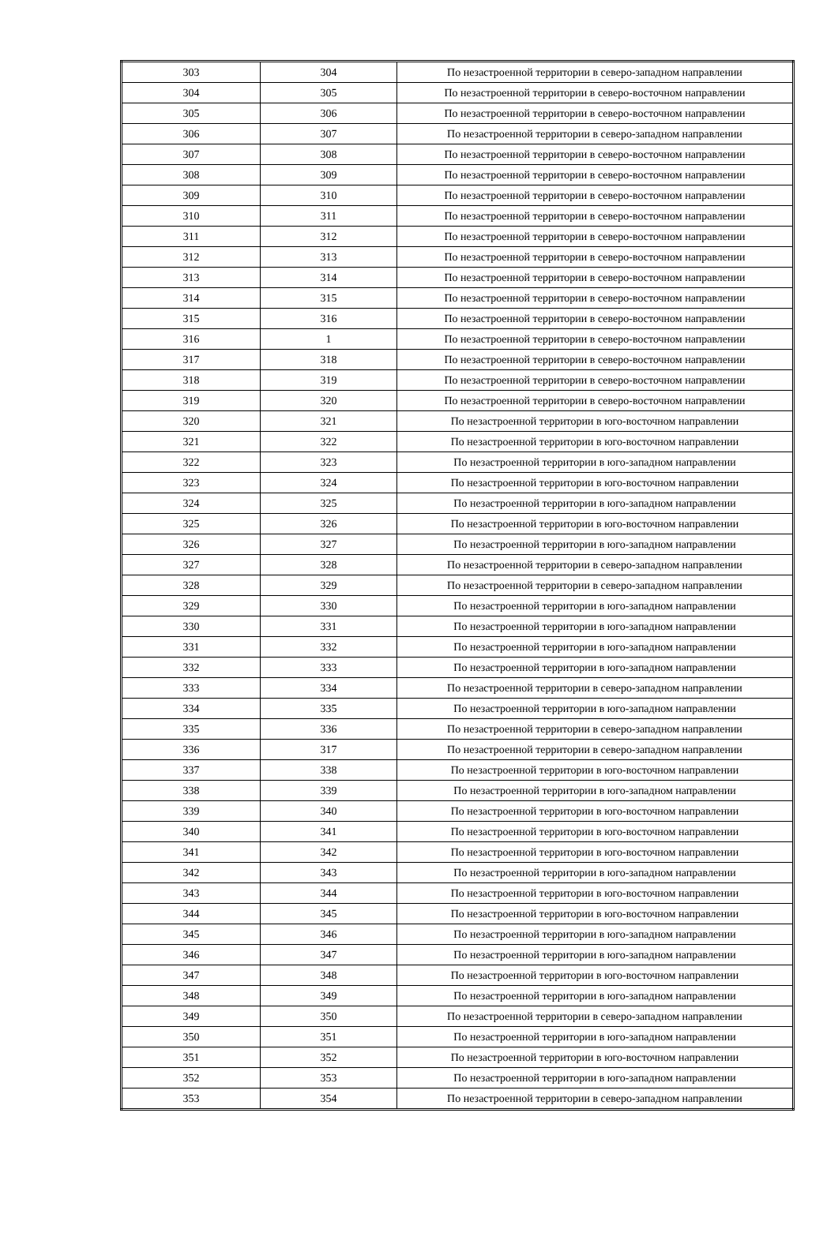| 303 | 304 | По незастроенной территории в северо-западном направлении |
| 304 | 305 | По незастроенной территории в северо-восточном направлении |
| 305 | 306 | По незастроенной территории в северо-восточном направлении |
| 306 | 307 | По незастроенной территории в северо-западном направлении |
| 307 | 308 | По незастроенной территории в северо-восточном направлении |
| 308 | 309 | По незастроенной территории в северо-восточном направлении |
| 309 | 310 | По незастроенной территории в северо-восточном направлении |
| 310 | 311 | По незастроенной территории в северо-восточном направлении |
| 311 | 312 | По незастроенной территории в северо-восточном направлении |
| 312 | 313 | По незастроенной территории в северо-восточном направлении |
| 313 | 314 | По незастроенной территории в северо-восточном направлении |
| 314 | 315 | По незастроенной территории в северо-восточном направлении |
| 315 | 316 | По незастроенной территории в северо-восточном направлении |
| 316 | 1 | По незастроенной территории в северо-восточном направлении |
| 317 | 318 | По незастроенной территории в северо-восточном направлении |
| 318 | 319 | По незастроенной территории в северо-восточном направлении |
| 319 | 320 | По незастроенной территории в северо-восточном направлении |
| 320 | 321 | По незастроенной территории в юго-восточном направлении |
| 321 | 322 | По незастроенной территории в юго-восточном направлении |
| 322 | 323 | По незастроенной территории в юго-западном направлении |
| 323 | 324 | По незастроенной территории в юго-восточном направлении |
| 324 | 325 | По незастроенной территории в юго-западном направлении |
| 325 | 326 | По незастроенной территории в юго-восточном направлении |
| 326 | 327 | По незастроенной территории в юго-западном направлении |
| 327 | 328 | По незастроенной территории в северо-западном направлении |
| 328 | 329 | По незастроенной территории в северо-западном направлении |
| 329 | 330 | По незастроенной территории в юго-западном направлении |
| 330 | 331 | По незастроенной территории в юго-западном направлении |
| 331 | 332 | По незастроенной территории в юго-западном направлении |
| 332 | 333 | По незастроенной территории в юго-западном направлении |
| 333 | 334 | По незастроенной территории в северо-западном направлении |
| 334 | 335 | По незастроенной территории в юго-западном направлении |
| 335 | 336 | По незастроенной территории в северо-западном направлении |
| 336 | 317 | По незастроенной территории в северо-западном направлении |
| 337 | 338 | По незастроенной территории в юго-восточном направлении |
| 338 | 339 | По незастроенной территории в юго-западном направлении |
| 339 | 340 | По незастроенной территории в юго-восточном направлении |
| 340 | 341 | По незастроенной территории в юго-восточном направлении |
| 341 | 342 | По незастроенной территории в юго-восточном направлении |
| 342 | 343 | По незастроенной территории в юго-западном направлении |
| 343 | 344 | По незастроенной территории в юго-восточном направлении |
| 344 | 345 | По незастроенной территории в юго-восточном направлении |
| 345 | 346 | По незастроенной территории в юго-западном направлении |
| 346 | 347 | По незастроенной территории в юго-западном направлении |
| 347 | 348 | По незастроенной территории в юго-восточном направлении |
| 348 | 349 | По незастроенной территории в юго-западном направлении |
| 349 | 350 | По незастроенной территории в северо-западном направлении |
| 350 | 351 | По незастроенной территории в юго-западном направлении |
| 351 | 352 | По незастроенной территории в юго-восточном направлении |
| 352 | 353 | По незастроенной территории в юго-западном направлении |
| 353 | 354 | По незастроенной территории в северо-западном направлении |